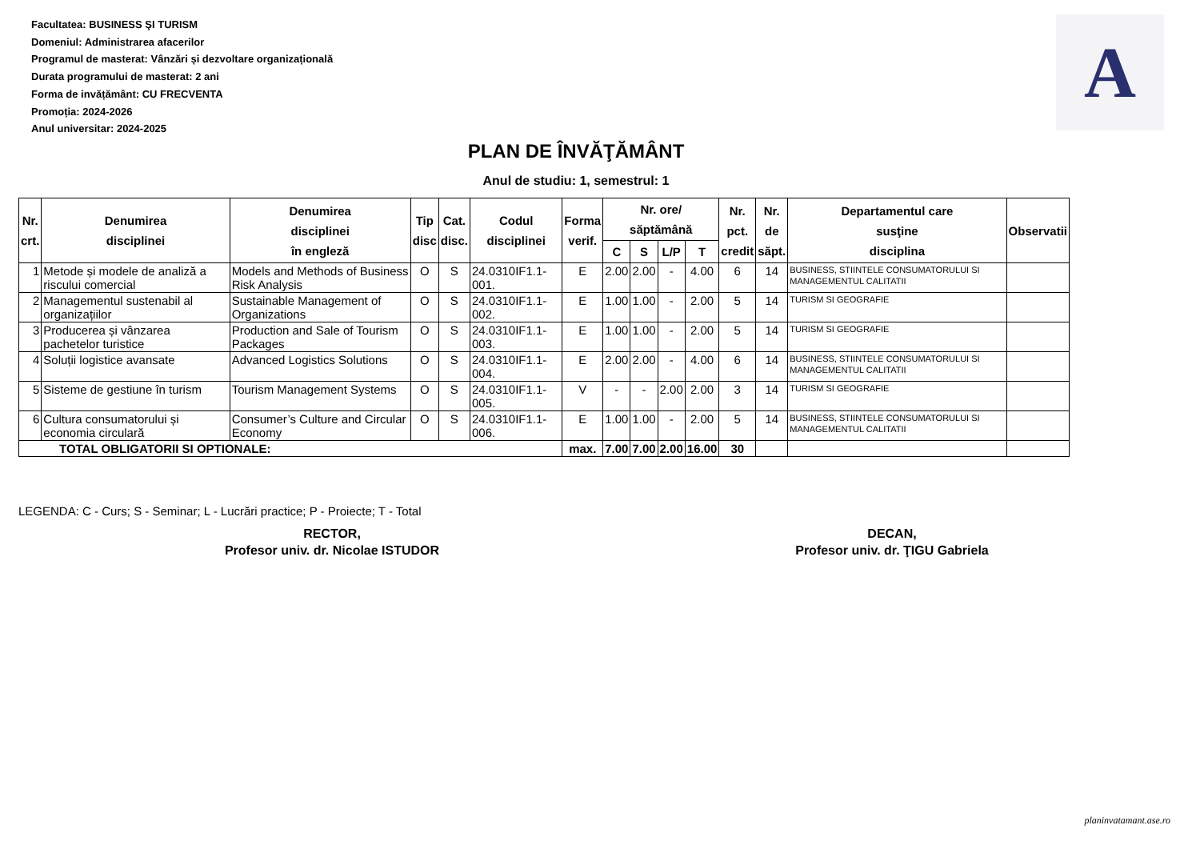Facultatea: BUSINESS ŞI TURISM
Domeniul: Administrarea afacerilor
Programul de masterat: Vânzări și dezvoltare organizațională
Durata programului de masterat: 2 ani
Forma de invățământ: CU FRECVENTA
Promoția: 2024-2026
Anul universitar: 2024-2025
A
PLAN DE ÎNVĂŢĂMÂNT
Anul de studiu: 1, semestrul: 1
| Nr. crt. | Denumirea disciplinei | Denumirea disciplinei în engleză | Tip disc | Cat. disc. | Codul disciplinei | Forma verif. | Nr. ore/ săptămână | | | | Nr. pct. credit | Nr. de săpt. | Departamentul care susţine disciplina | Observatii |
| --- | --- | --- | --- | --- | --- | --- | --- | --- | --- | --- | --- | --- | --- | --- |
| | | | | | | | C | S | L/P | T | | | | |
| 1 | Metode și modele de analiză a riscului comercial | Models and Methods of Business Risk Analysis | O | S | 24.0310IF1.1-001. | E | 2.00 | 2.00 | - | 4.00 | 6 | 14 | BUSINESS, STIINTELE CONSUMATORULUI SI MANAGEMENTUL CALITATII | |
| 2 | Managementul sustenabil al organizațiilor | Sustainable Management of Organizations | O | S | 24.0310IF1.1-002. | E | 1.00 | 1.00 | - | 2.00 | 5 | 14 | TURISM SI GEOGRAFIE | |
| 3 | Producerea și vânzarea pachetelor turistice | Production and Sale of Tourism Packages | O | S | 24.0310IF1.1-003. | E | 1.00 | 1.00 | - | 2.00 | 5 | 14 | TURISM SI GEOGRAFIE | |
| 4 | Soluții logistice avansate | Advanced Logistics Solutions | O | S | 24.0310IF1.1-004. | E | 2.00 | 2.00 | - | 4.00 | 6 | 14 | BUSINESS, STIINTELE CONSUMATORULUI SI MANAGEMENTUL CALITATII | |
| 5 | Sisteme de gestiune în turism | Tourism Management Systems | O | S | 24.0310IF1.1-005. | V | - | - | 2.00 | 2.00 | 3 | 14 | TURISM SI GEOGRAFIE | |
| 6 | Cultura consumatorului și economia circulară | Consumer’s Culture and Circular Economy | O | S | 24.0310IF1.1-006. | E | 1.00 | 1.00 | - | 2.00 | 5 | 14 | BUSINESS, STIINTELE CONSUMATORULUI SI MANAGEMENTUL CALITATII | |
| TOTAL OBLIGATORII SI OPTIONALE: | | | | | | max. | 7.00 | 7.00 | 2.00 | 16.00 | 30 | | | |
LEGENDA: C - Curs; S - Seminar; L - Lucrări practice; P - Proiecte; T - Total
RECTOR,
Profesor univ. dr. Nicolae ISTUDOR
DECAN,
Profesor univ. dr. ŢIGU Gabriela
planinvatamant.ase.ro